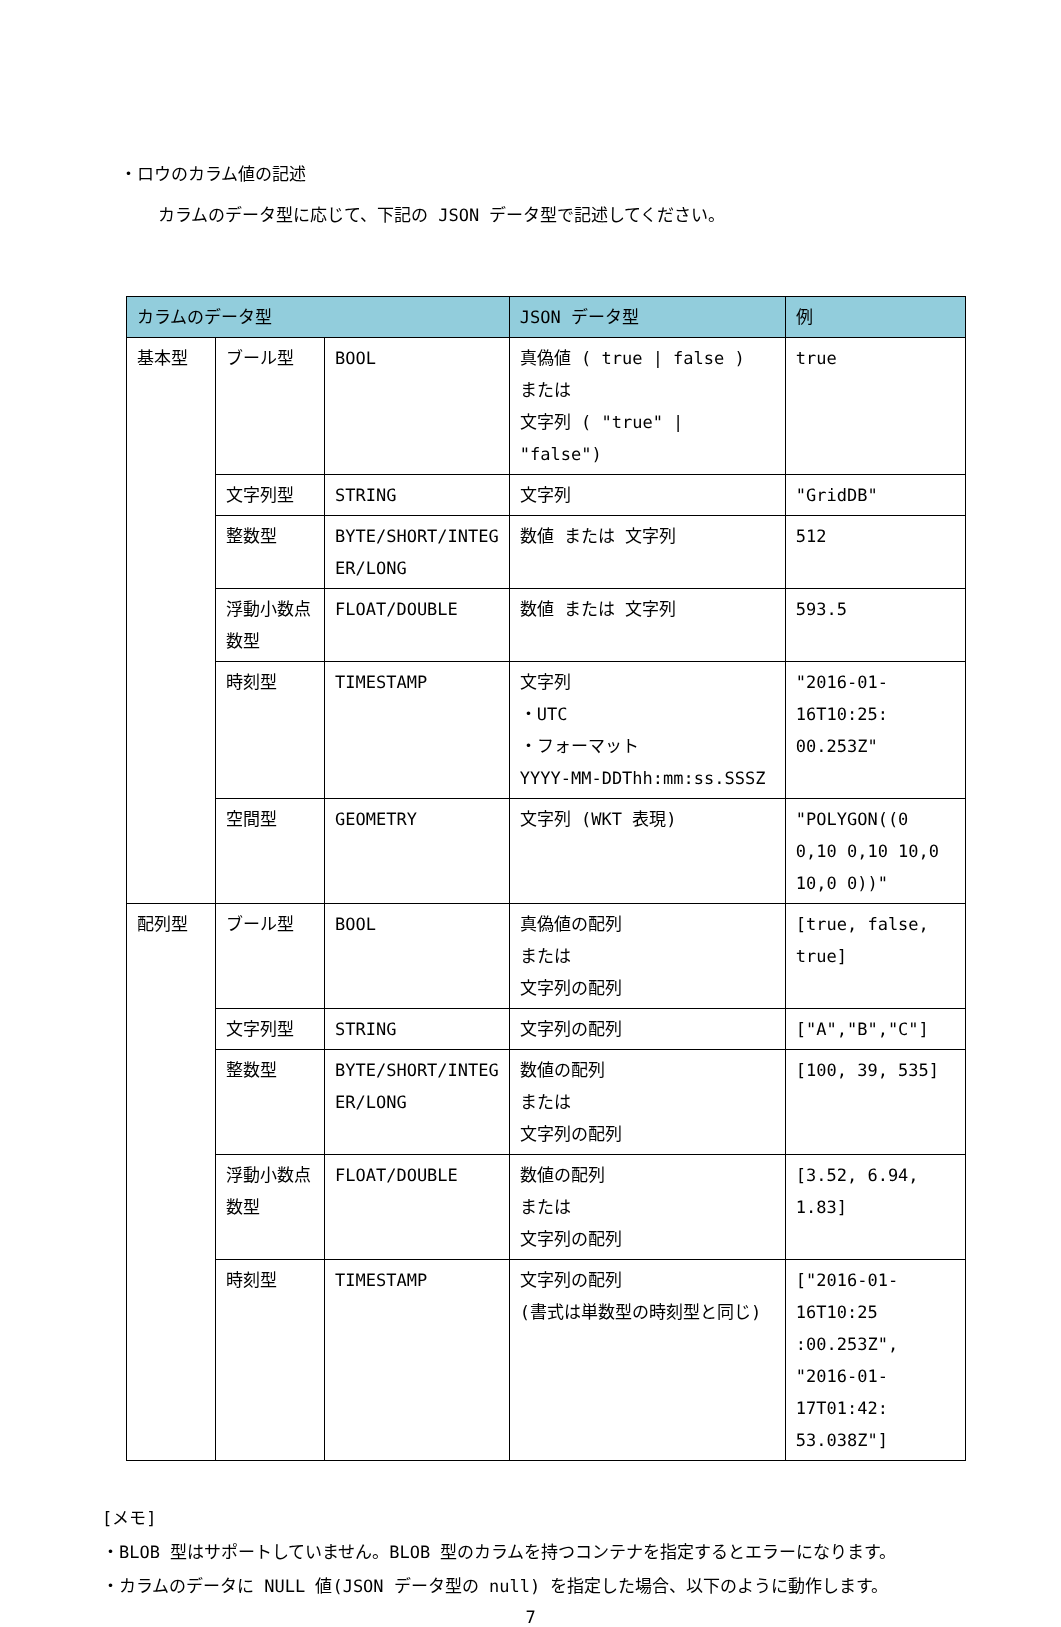・ロウのカラム値の記述
カラムのデータ型に応じて、下記の JSON データ型で記述してください。
| カラムのデータ型 | | | JSON データ型 | 例 |
| --- | --- | --- | --- | --- |
| 基本型 | ブール型 | BOOL | 真偽値 ( true / false ) または 文字列 ( "true" / "false") | true |
| | 文字列型 | STRING | 文字列 | "GridDB" |
| | 整数型 | BYTE/SHORT/INTEG ER/LONG | 数値 または 文字列 | 512 |
| | 浮動小数点数型 | FLOAT/DOUBLE | 数値 または 文字列 | 593.5 |
| | 時刻型 | TIMESTAMP | 文字列 ・UTC ・フォーマット YYYY-MM-DDThh:mm:ss.SSSZ | "2016-01-16T10:25: 00.253Z" |
| | 空間型 | GEOMETRY | 文字列 (WKT 表現) | "POLYGON((0 0,10 0,10 10,0 10,0 0))" |
| 配列型 | ブール型 | BOOL | 真偽値の配列 または 文字列の配列 | [true, false, true] |
| | 文字列型 | STRING | 文字列の配列 | ["A","B","C"] |
| | 整数型 | BYTE/SHORT/INTEG ER/LONG | 数値の配列 または 文字列の配列 | [100, 39, 535] |
| | 浮動小数点数型 | FLOAT/DOUBLE | 数値の配列 または 文字列の配列 | [3.52, 6.94, 1.83] |
| | 時刻型 | TIMESTAMP | 文字列の配列 (書式は単数型の時刻型と同じ) | ["2016-01-16T10:25 :00.253Z", "2016-01-17T01:42: 53.038Z"] |
[メモ]
・BLOB 型はサポートしていません。BLOB 型のカラムを持つコンテナを指定するとエラーになります。
・カラムのデータに NULL 値(JSON データ型の null) を指定した場合、以下のように動作します。
7